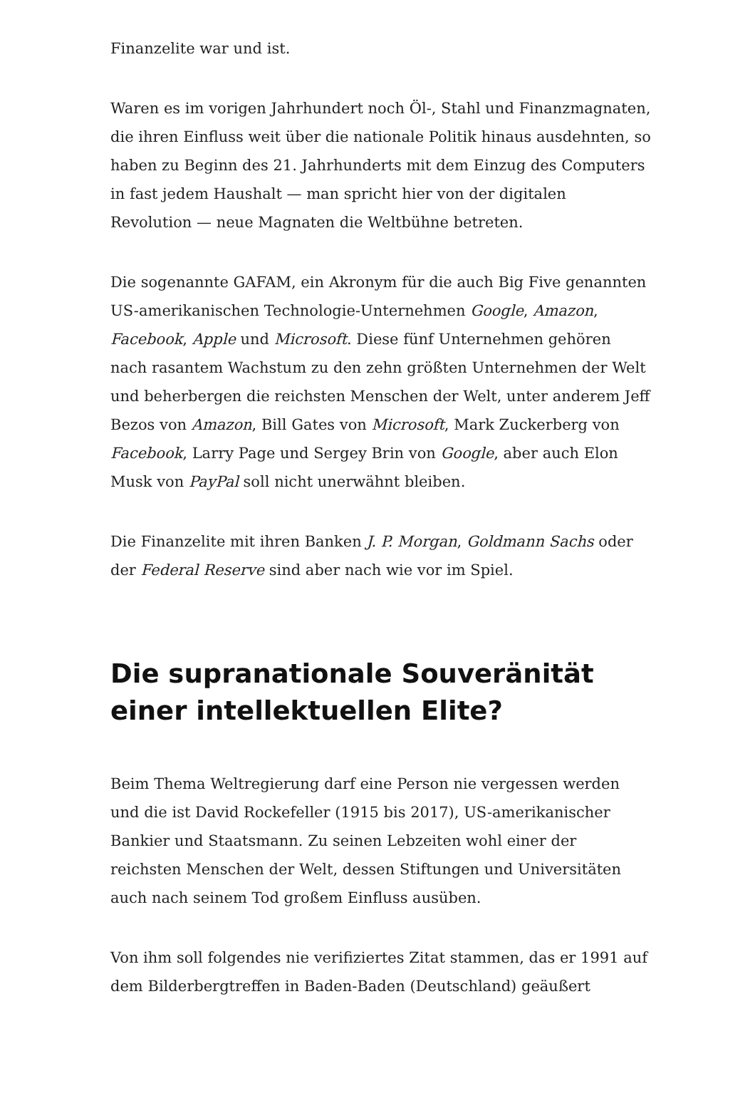Finanzelite war und ist.
Waren es im vorigen Jahrhundert noch Öl-, Stahl und Finanzmagnaten, die ihren Einfluss weit über die nationale Politik hinaus ausdehnten, so haben zu Beginn des 21. Jahrhunderts mit dem Einzug des Computers in fast jedem Haushalt — man spricht hier von der digitalen Revolution — neue Magnaten die Weltbühne betreten.
Die sogenannte GAFAM, ein Akronym für die auch Big Five genannten US-amerikanischen Technologie-Unternehmen Google, Amazon, Facebook, Apple und Microsoft. Diese fünf Unternehmen gehören nach rasantem Wachstum zu den zehn größten Unternehmen der Welt und beherbergen die reichsten Menschen der Welt, unter anderem Jeff Bezos von Amazon, Bill Gates von Microsoft, Mark Zuckerberg von Facebook, Larry Page und Sergey Brin von Google, aber auch Elon Musk von PayPal soll nicht unerwähnt bleiben.
Die Finanzelite mit ihren Banken J. P. Morgan, Goldmann Sachs oder der Federal Reserve sind aber nach wie vor im Spiel.
Die supranationale Souveränität einer intellektuellen Elite?
Beim Thema Weltregierung darf eine Person nie vergessen werden und die ist David Rockefeller (1915 bis 2017), US-amerikanischer Bankier und Staatsmann. Zu seinen Lebzeiten wohl einer der reichsten Menschen der Welt, dessen Stiftungen und Universitäten auch nach seinem Tod großem Einfluss ausüben.
Von ihm soll folgendes nie verifiziertes Zitat stammen, das er 1991 auf dem Bilderbergtreffen in Baden-Baden (Deutschland) geäußert